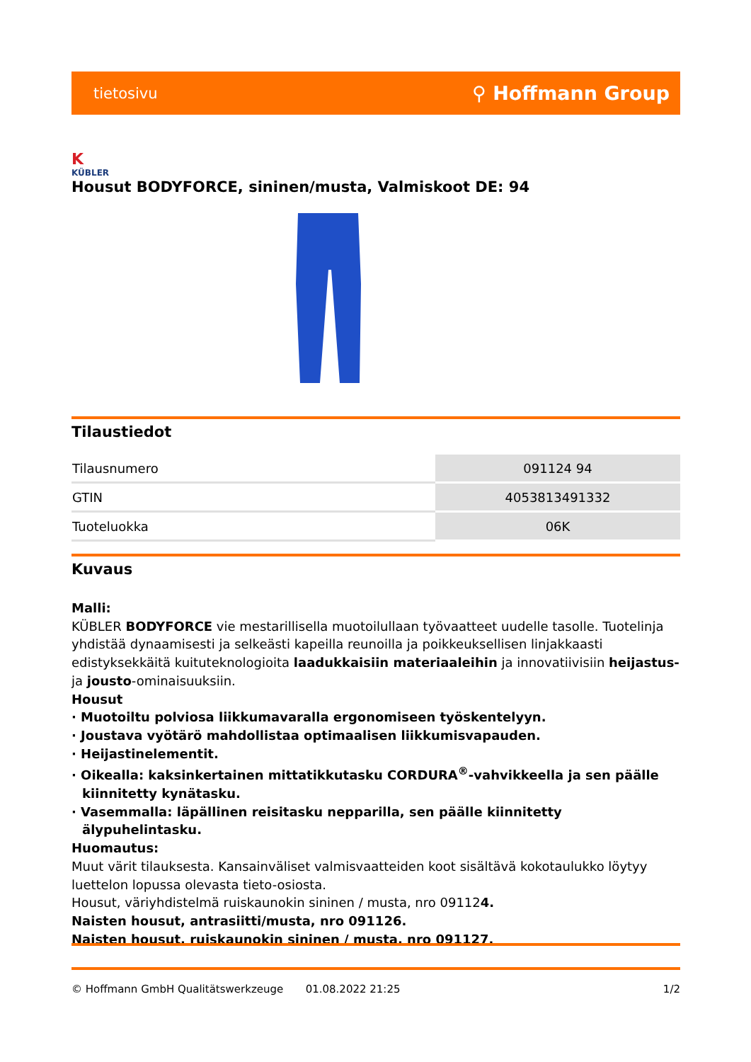tietosivu ⚲ Hoffmann Group
K
KÜBLER
Housut BODYFORCE, sininen/musta, Valmiskoot DE: 94
Tilaustiedot
| Tilausnumero | 091124 94 |
| GTIN | 4053813491332 |
| Tuoteluokka | 06K |
Kuvaus
Malli:
KÜBLER BODYFORCE vie mestarillisella muotoilullaan työvaatteet uudelle tasolle. Tuotelinja yhdistää dynaamisesti ja selkeästi kapeilla reunoilla ja poikkeuksellisen linjakkaasti edistyksekkäitä kuituteknologioita laadukkaisiin materiaaleihin ja innovatiivisiin heijastus- ja jousto-ominaisuuksiin.
Housut
· Muotoiltu polviosa liikkumavaralla ergonomiseen työskentelyyn.
· Joustava vyötärö mahdollistaa optimaalisen liikkumisvapauden.
· Heijastinelementit.
· Oikealla: kaksinkertainen mittatikkutasku CORDURA<sup>®</sup>-vahvikkeella ja sen päälle kiinnitetty kynätasku.
· Vasemmalla: läpällinen reisitasku nepparilla, sen päälle kiinnitetty älypuhelintasku.
Huomautus:
Muut värit tilauksesta. Kansainväliset valmisvaatteiden koot sisältävä kokotaulukko löytyy luettelon lopussa olevasta tieto-osiosta.
Housut, väriyhdistelmä ruiskaunokin sininen / musta, nro 091124.
Naisten housut, antrasiitti/musta, nro 091126.
Naisten housut, ruiskaunokin sininen / musta, nro 091127.
© Hoffmann GmbH Qualitätswerkzeuge 01.08.2022 21:25 1/2